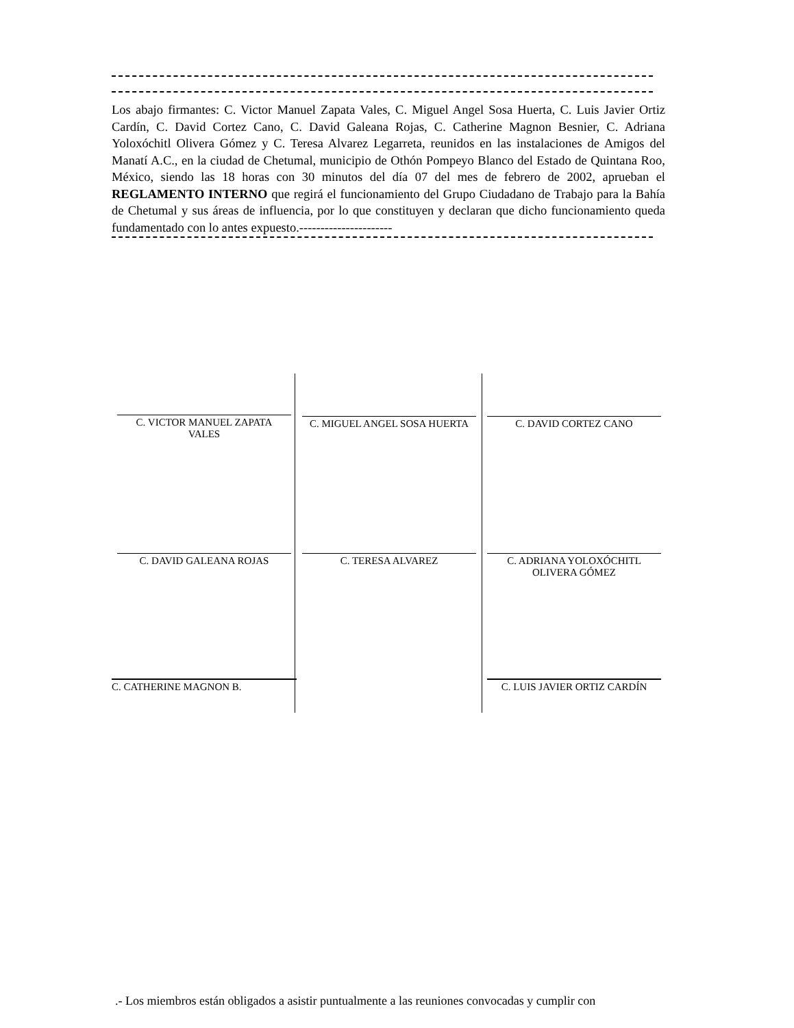Los abajo firmantes: C. Victor Manuel Zapata Vales, C. Miguel Angel Sosa Huerta, C. Luis Javier Ortiz Cardín, C. David Cortez Cano, C. David Galeana Rojas, C. Catherine Magnon Besnier, C. Adriana Yoloxóchitl Olivera Gómez y C. Teresa Alvarez Legarreta, reunidos en las instalaciones de Amigos del Manatí A.C., en la ciudad de Chetumal, municipio de Othón Pompeyo Blanco del Estado de Quintana Roo, México, siendo las 18 horas con 30 minutos del día 07 del mes de febrero de 2002, aprueban el REGLAMENTO INTERNO que regirá el funcionamiento del Grupo Ciudadano de Trabajo para la Bahía de Chetumal y sus áreas de influencia, por lo que constituyen y declaran que dicho funcionamiento queda fundamentado con lo antes expuesto.----------------------
C. VICTOR MANUEL ZAPATA
VALES
C. MIGUEL ANGEL SOSA HUERTA
C. DAVID CORTEZ CANO
C. DAVID GALEANA ROJAS
C. TERESA ALVAREZ
C. ADRIANA YOLOXÓCHITL
OLIVERA GÓMEZ
C. CATHERINE MAGNON B.
C. LUIS JAVIER ORTIZ CARDÍN
.- Los miembros están obligados a asistir puntualmente a las reuniones convocadas y cumplir con